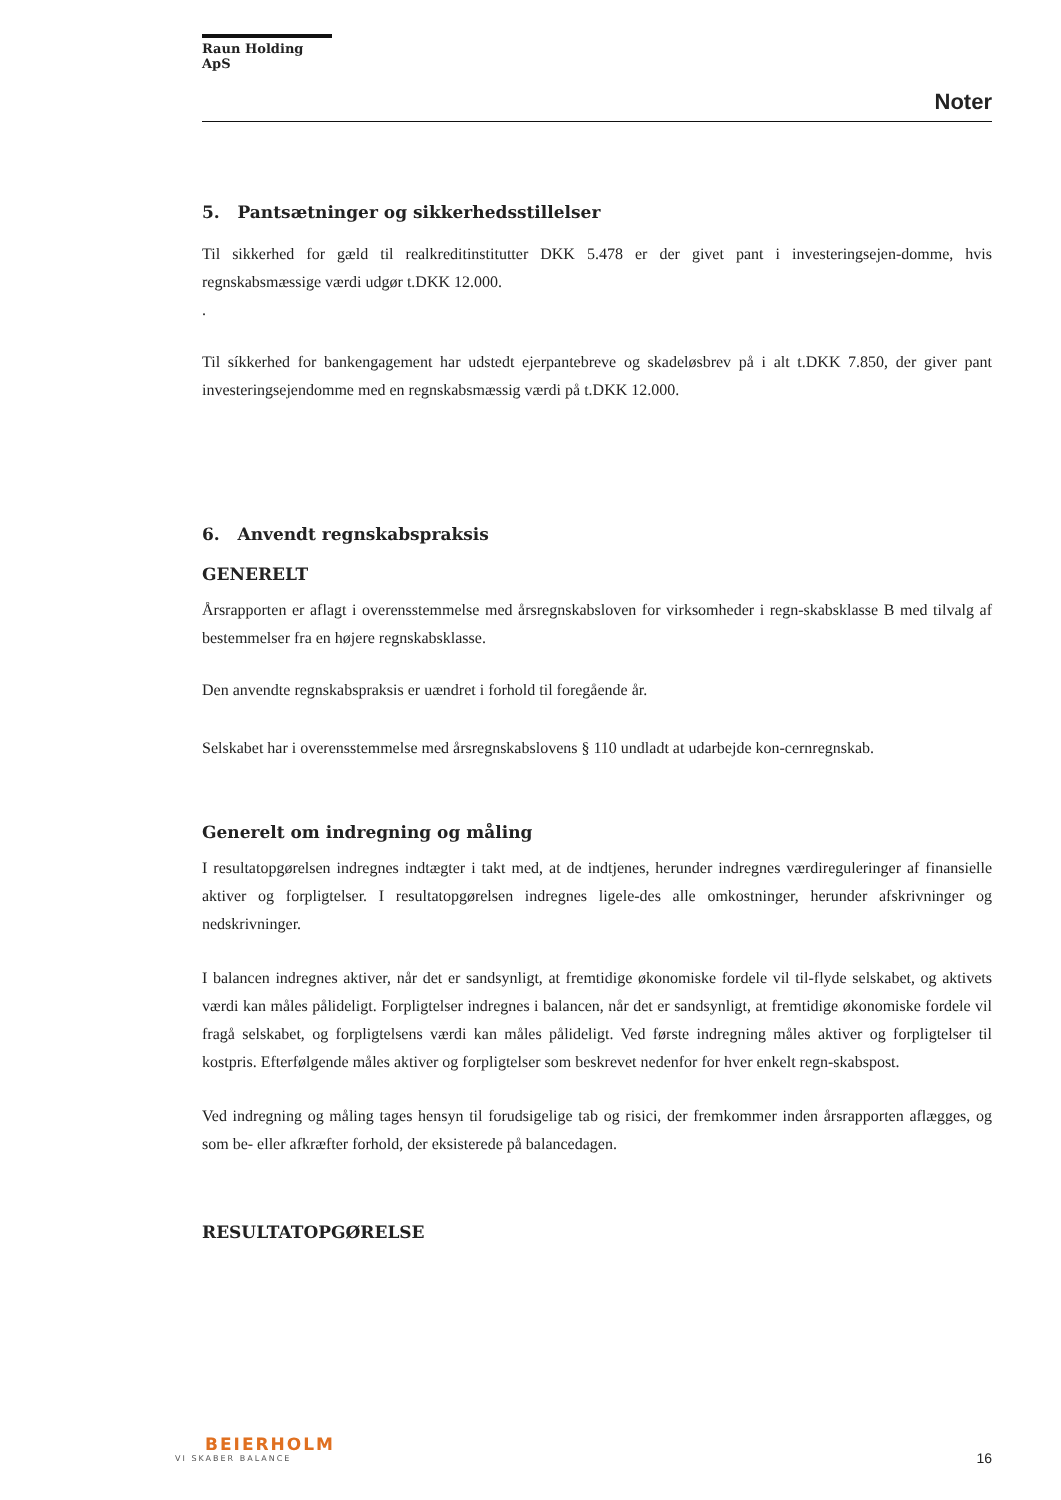Raun Holding ApS
Noter
5. Pantsætninger og sikkerhedsstillelser
Til sikkerhed for gæld til realkreditinstitutter DKK 5.478 er der givet pant i investeringsejen-domme, hvis regnskabsmæssige værdi udgør t.DKK 12.000.
.
Til síkkerhed for bankengagement har udstedt ejerpantebreve og skadeløsbrev på i alt t.DKK 7.850, der giver pant investeringsejendomme med en regnskabsmæssig værdi på t.DKK 12.000.
6. Anvendt regnskabspraksis
GENERELT
Årsrapporten er aflagt i overensstemmelse med årsregnskabsloven for virksomheder i regn-skabsklasse B med tilvalg af bestemmelser fra en højere regnskabsklasse.
Den anvendte regnskabspraksis er uændret i forhold til foregående år.
Selskabet har i overensstemmelse med årsregnskabslovens § 110 undladt at udarbejde kon-cernregnskab.
Generelt om indregning og måling
I resultatopgørelsen indregnes indtægter i takt med, at de indtjenes, herunder indregnes værdireguleringer af finansielle aktiver og forpligtelser. I resultatopgørelsen indregnes ligele-des alle omkostninger, herunder afskrivninger og nedskrivninger.
I balancen indregnes aktiver, når det er sandsynligt, at fremtidige økonomiske fordele vil til-flyde selskabet, og aktivets værdi kan måles pålideligt. Forpligtelser indregnes i balancen, når det er sandsynligt, at fremtidige økonomiske fordele vil fragå selskabet, og forpligtelsens værdi kan måles pålideligt. Ved første indregning måles aktiver og forpligtelser til kostpris. Efterfølgende måles aktiver og forpligtelser som beskrevet nedenfor for hver enkelt regn-skabspost.
Ved indregning og måling tages hensyn til forudsigelige tab og risici, der fremkommer inden årsrapporten aflægges, og som be- eller afkræfter forhold, der eksisterede på balancedagen.
RESULTATOPGØRELSE
BEIERHOLM
VI SKABER BALANCE
16